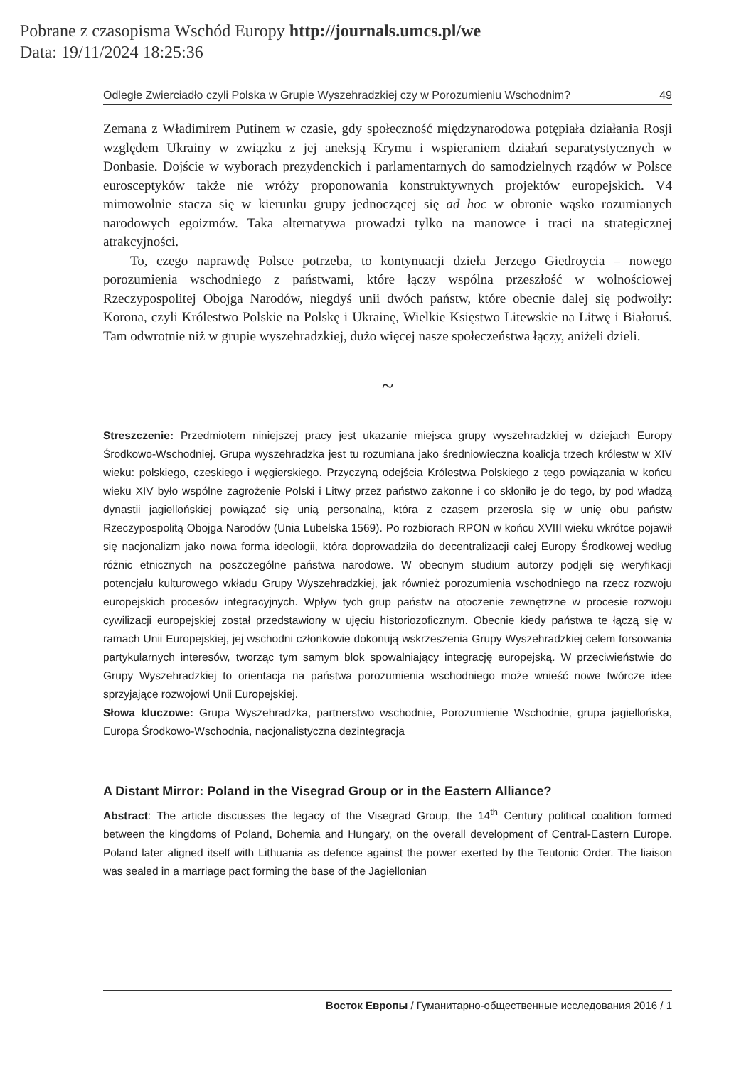Pobrane z czasopisma Wschód Europy http://journals.umcs.pl/we
Data: 19/11/2024 18:25:36
Odległe Zwierciadło czyli Polska w Grupie Wyszehradzkiej czy w Porozumieniu Wschodnim? 49
Zemana z Władimirem Putinem w czasie, gdy społeczność międzynarodowa potępiała działania Rosji względem Ukrainy w związku z jej aneksją Krymu i wspieraniem działań separatystycznych w Donbasie. Dojście w wyborach prezydenckich i parlamentarnych do samodzielnych rządów w Polsce eurosceptyków także nie wróży proponowania konstruktywnych projektów europejskich. V4 mimowolnie stacza się w kierunku grupy jednoczącej się ad hoc w obronie wąsko rozumianych narodowych egoizmów. Taka alternatywa prowadzi tylko na manowce i traci na strategicznej atrakcyjności.
To, czego naprawdę Polsce potrzeba, to kontynuacji dzieła Jerzego Giedroycia – nowego porozumienia wschodniego z państwami, które łączy wspólna przeszłość w wolnościowej Rzeczypospolitej Obojga Narodów, niegdyś unii dwóch państw, które obecnie dalej się podwoiły: Korona, czyli Królestwo Polskie na Polskę i Ukrainę, Wielkie Księstwo Litewskie na Litwę i Białoruś. Tam odwrotnie niż w grupie wyszehradzkiej, dużo więcej nasze społeczeństwa łączy, aniżeli dzieli.
~
Streszczenie: Przedmiotem niniejszej pracy jest ukazanie miejsca grupy wyszehradzkiej w dziejach Europy Środkowo-Wschodniej. Grupa wyszehradzka jest tu rozumiana jako średniowieczna koalicja trzech królestw w XIV wieku: polskiego, czeskiego i węgierskiego. Przyczyną odejścia Królestwa Polskiego z tego powiązania w końcu wieku XIV było wspólne zagrożenie Polski i Litwy przez państwo zakonne i co skłoniło je do tego, by pod władzą dynastii jagiellońskiej powiązać się unią personalną, która z czasem przerosła się w unię obu państw Rzeczypospolitą Obojga Narodów (Unia Lubelska 1569). Po rozbiorach RPON w końcu XVIII wieku wkrótce pojawił się nacjonalizm jako nowa forma ideologii, która doprowadziła do decentralizacji całej Europy Środkowej według różnic etnicznych na poszczególne państwa narodowe. W obecnym studium autorzy podjęli się weryfikacji potencjału kulturowego wkładu Grupy Wyszehradzkiej, jak również porozumienia wschodniego na rzecz rozwoju europejskich procesów integracyjnych. Wpływ tych grup państw na otoczenie zewnętrzne w procesie rozwoju cywilizacji europejskiej został przedstawiony w ujęciu historiozoficznym. Obecnie kiedy państwa te łączą się w ramach Unii Europejskiej, jej wschodni członkowie dokonują wskrzeszenia Grupy Wyszehradzkiej celem forsowania partykularnych interesów, tworząc tym samym blok spowalniający integrację europejską. W przeciwieństwie do Grupy Wyszehradzkiej to orientacja na państwa porozumienia wschodniego może wnieść nowe twórcze idee sprzyjające rozwojowi Unii Europejskiej.
Słowa kluczowe: Grupa Wyszehradzka, partnerstwo wschodnie, Porozumienie Wschodnie, grupa jagiellońska, Europa Środkowo-Wschodnia, nacjonalistyczna dezintegracja
A Distant Mirror: Poland in the Visegrad Group or in the Eastern Alliance?
Abstract: The article discusses the legacy of the Visegrad Group, the 14<sup>th</sup> Century political coalition formed between the kingdoms of Poland, Bohemia and Hungary, on the overall development of Central-Eastern Europe. Poland later aligned itself with Lithuania as defence against the power exerted by the Teutonic Order. The liaison was sealed in a marriage pact forming the base of the Jagiellonian
Восток Европы / Гуманитарно-общественные исследования 2016 / 1